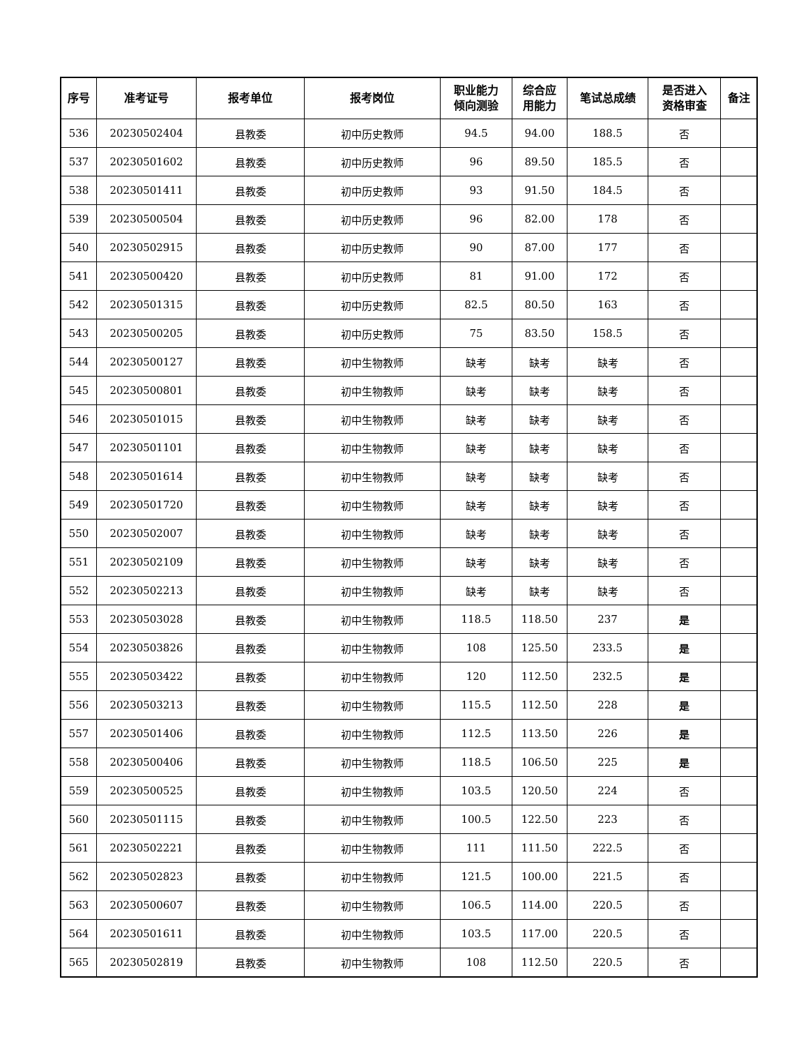| 序号 | 准考证号 | 报考单位 | 报考岗位 | 职业能力 倾向测验 | 综合应 用能力 | 笔试总成绩 | 是否进入 资格审查 | 备注 |
| --- | --- | --- | --- | --- | --- | --- | --- | --- |
| 536 | 20230502404 | 县教委 | 初中历史教师 | 94.5 | 94.00 | 188.5 | 否 | |
| 537 | 20230501602 | 县教委 | 初中历史教师 | 96 | 89.50 | 185.5 | 否 | |
| 538 | 20230501411 | 县教委 | 初中历史教师 | 93 | 91.50 | 184.5 | 否 | |
| 539 | 20230500504 | 县教委 | 初中历史教师 | 96 | 82.00 | 178 | 否 | |
| 540 | 20230502915 | 县教委 | 初中历史教师 | 90 | 87.00 | 177 | 否 | |
| 541 | 20230500420 | 县教委 | 初中历史教师 | 81 | 91.00 | 172 | 否 | |
| 542 | 20230501315 | 县教委 | 初中历史教师 | 82.5 | 80.50 | 163 | 否 | |
| 543 | 20230500205 | 县教委 | 初中历史教师 | 75 | 83.50 | 158.5 | 否 | |
| 544 | 20230500127 | 县教委 | 初中生物教师 | 缺考 | 缺考 | 缺考 | 否 | |
| 545 | 20230500801 | 县教委 | 初中生物教师 | 缺考 | 缺考 | 缺考 | 否 | |
| 546 | 20230501015 | 县教委 | 初中生物教师 | 缺考 | 缺考 | 缺考 | 否 | |
| 547 | 20230501101 | 县教委 | 初中生物教师 | 缺考 | 缺考 | 缺考 | 否 | |
| 548 | 20230501614 | 县教委 | 初中生物教师 | 缺考 | 缺考 | 缺考 | 否 | |
| 549 | 20230501720 | 县教委 | 初中生物教师 | 缺考 | 缺考 | 缺考 | 否 | |
| 550 | 20230502007 | 县教委 | 初中生物教师 | 缺考 | 缺考 | 缺考 | 否 | |
| 551 | 20230502109 | 县教委 | 初中生物教师 | 缺考 | 缺考 | 缺考 | 否 | |
| 552 | 20230502213 | 县教委 | 初中生物教师 | 缺考 | 缺考 | 缺考 | 否 | |
| 553 | 20230503028 | 县教委 | 初中生物教师 | 118.5 | 118.50 | 237 | 是 | |
| 554 | 20230503826 | 县教委 | 初中生物教师 | 108 | 125.50 | 233.5 | 是 | |
| 555 | 20230503422 | 县教委 | 初中生物教师 | 120 | 112.50 | 232.5 | 是 | |
| 556 | 20230503213 | 县教委 | 初中生物教师 | 115.5 | 112.50 | 228 | 是 | |
| 557 | 20230501406 | 县教委 | 初中生物教师 | 112.5 | 113.50 | 226 | 是 | |
| 558 | 20230500406 | 县教委 | 初中生物教师 | 118.5 | 106.50 | 225 | 是 | |
| 559 | 20230500525 | 县教委 | 初中生物教师 | 103.5 | 120.50 | 224 | 否 | |
| 560 | 20230501115 | 县教委 | 初中生物教师 | 100.5 | 122.50 | 223 | 否 | |
| 561 | 20230502221 | 县教委 | 初中生物教师 | 111 | 111.50 | 222.5 | 否 | |
| 562 | 20230502823 | 县教委 | 初中生物教师 | 121.5 | 100.00 | 221.5 | 否 | |
| 563 | 20230500607 | 县教委 | 初中生物教师 | 106.5 | 114.00 | 220.5 | 否 | |
| 564 | 20230501611 | 县教委 | 初中生物教师 | 103.5 | 117.00 | 220.5 | 否 | |
| 565 | 20230502819 | 县教委 | 初中生物教师 | 108 | 112.50 | 220.5 | 否 | |